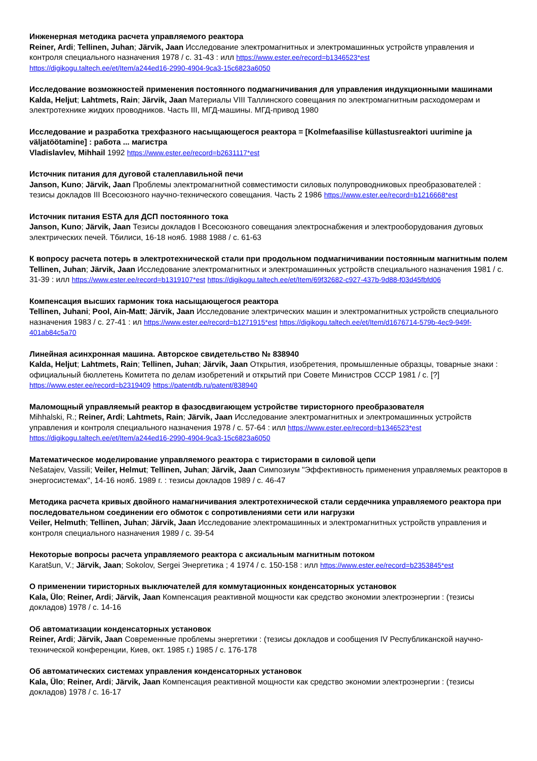Инженерная методика расчета управляемого реактора
Reiner, Ardi; Tellinen, Juhan; Järvik, Jaan Исследование электромагнитных и электромашинных устройств управления и контроля специального назначения 1978 / с. 31-43 : илл https://www.ester.ee/record=b1346523*est https://digikogu.taltech.ee/et/Item/a244ed16-2990-4904-9ca3-15c6823a6050
Исследование возможностей применения постоянного подмагничивания для управления индукционными машинами
Kalda, Heljut; Lahtmets, Rain; Järvik, Jaan Материалы VIII Таллинского совещания по электромагнитным расходомерам и электротехнике жидких проводников. Часть III, МГД-машины. МГД-привод 1980
Исследование и разработка трехфазного насыщающегося реактора = [Kolmefaasilise küllastusreaktori uurimine ja väljatöötamine] : работа ... магистра
Vladislavlev, Mihhail 1992 https://www.ester.ee/record=b2631117*est
Источник питания для дуговой сталеплавильной печи
Janson, Kuno; Järvik, Jaan Проблемы электромагнитной совместимости силовых полупроводниковых преобразователей : тезисы докладов III Всесоюзного научно-технического совещания. Часть 2 1986 https://www.ester.ee/record=b1216668*est
Источник питания ESTA для ДСП постоянного тока
Janson, Kuno; Järvik, Jaan Тезисы докладов I Всесоюзного совещания электроснабжения и электрооборудования дуговых электрических печей. Тбилиси, 16-18 нояб. 1988 1988 / с. 61-63
К вопросу расчета потерь в электротехнической стали при продольном подмагничивании постоянным магнитным полем
Tellinen, Juhan; Järvik, Jaan Исследование электромагнитных и электромашинных устройств специального назначения 1981 / с. 31-39 : илл https://www.ester.ee/record=b1319107*est https://digikogu.taltech.ee/et/Item/69f32682-c927-437b-9d88-f03d45fbfd06
Компенсация высших гармоник тока насыщающегося реактора
Tellinen, Juhani; Pool, Ain-Matt; Järvik, Jaan Исследование электрических машин и электромагнитных устройств специального назначения 1983 / с. 27-41 : ил https://www.ester.ee/record=b1271915*est https://digikogu.taltech.ee/et/Item/d1676714-579b-4ec9-949f-401ab84c5a70
Линейная асинхронная машина. Авторское свидетельство № 838940
Kalda, Heljut; Lahtmets, Rain; Tellinen, Juhan; Järvik, Jaan Открытия, изобретения, промышленные образцы, товарные знаки : официальный бюллетень Комитета по делам изобретений и открытий при Совете Министров СССР 1981 / с. [?] https://www.ester.ee/record=b2319409 https://patentdb.ru/patent/838940
Маломощный управляемый реактор в фазосдвигающем устройстве тиристорного преобразователя
Mihhalski, R.; Reiner, Ardi; Lahtmets, Rain; Järvik, Jaan Исследование электромагнитных и электромашинных устройств управления и контроля специального назначения 1978 / с. 57-64 : илл https://www.ester.ee/record=b1346523*est https://digikogu.taltech.ee/et/Item/a244ed16-2990-4904-9ca3-15c6823a6050
Математическое моделирование управляемого реактора с тиристорами в силовой цепи
Nešatajev, Vassili; Veiler, Helmut; Tellinen, Juhan; Järvik, Jaan Симпозиум "Эффективность применения управляемых реакторов в энергосистемах", 14-16 нояб. 1989 г. : тезисы докладов 1989 / с. 46-47
Методика расчета кривых двойного намагничивания электротехнической стали сердечника управляемого реактора при последовательном соединении его обмоток с сопротивлениями сети или нагрузки
Veiler, Helmuth; Tellinen, Juhan; Järvik, Jaan Исследование электромашинных и электромагнитных устройств управления и контроля специального назначения 1989 / с. 39-54
Некоторые вопросы расчета управляемого реактора с аксиальным магнитным потоком
Karatšun, V.; Järvik, Jaan; Sokolov, Sergei Энергетика ; 4 1974 / с. 150-158 : илл https://www.ester.ee/record=b2353845*est
О применении тиристорных выключателей для коммутационных конденсаторных установок
Kala, Ülo; Reiner, Ardi; Järvik, Jaan Компенсация реактивной мощности как средство экономии электроэнергии : (тезисы докладов) 1978 / с. 14-16
Об автоматизации конденсаторных установок
Reiner, Ardi; Järvik, Jaan Современные проблемы энергетики : (тезисы докладов и сообщения IV Республиканской научно-технической конференции, Киев, окт. 1985 г.) 1985 / с. 176-178
Об автоматических системах управления конденсаторных установок
Kala, Ülo; Reiner, Ardi; Järvik, Jaan Компенсация реактивной мощности как средство экономии электроэнергии : (тезисы докладов) 1978 / с. 16-17